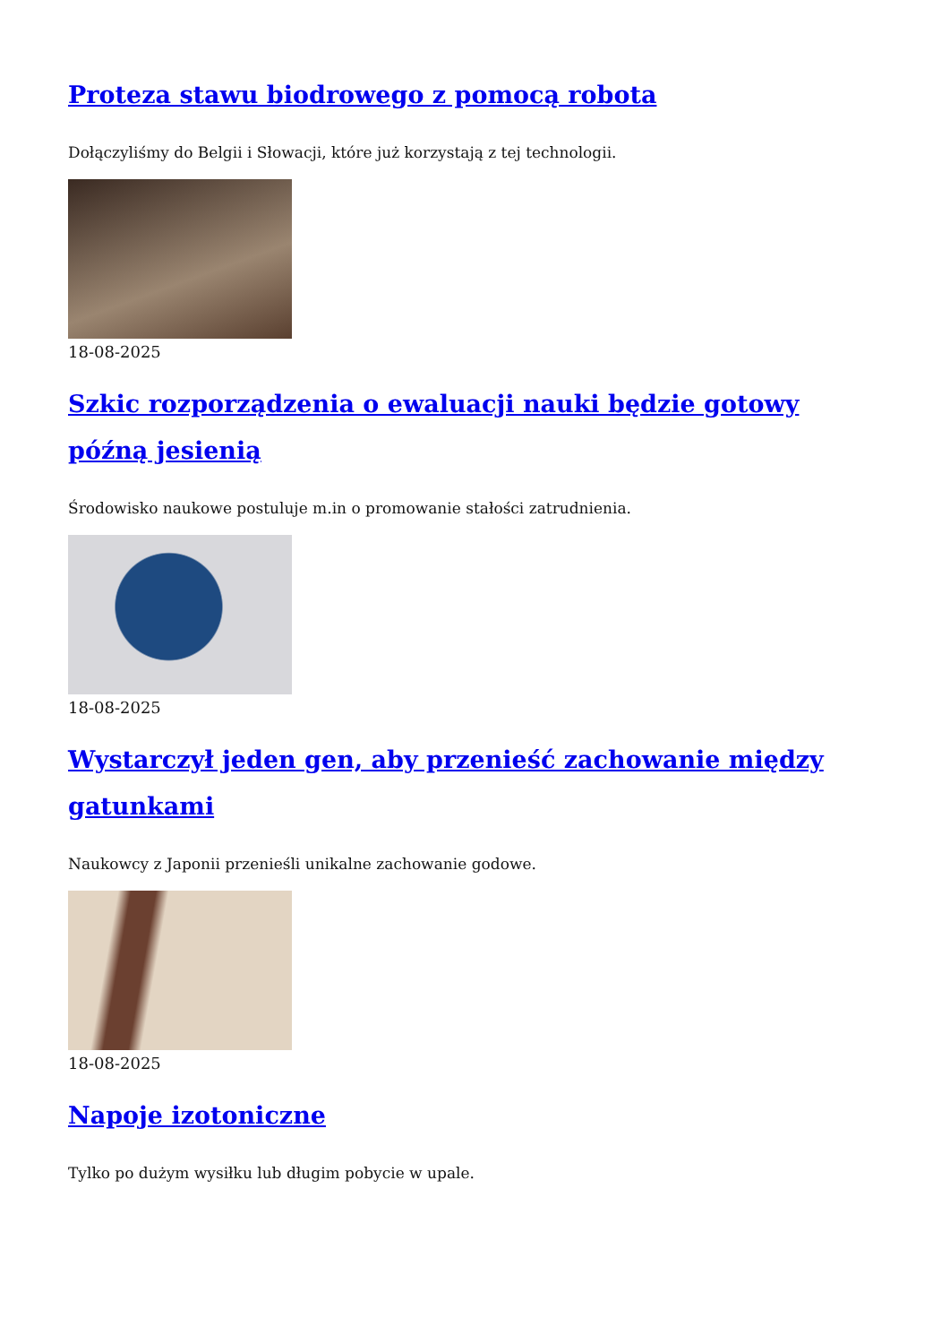Proteza stawu biodrowego z pomocą robota
Dołączyliśmy do Belgii i Słowacji, które już korzystają z tej technologii.
18-08-2025
Szkic rozporządzenia o ewaluacji nauki będzie gotowy późną jesienią
Środowisko naukowe postuluje m.in o promowanie stałości zatrudnienia.
18-08-2025
Wystarczył jeden gen, aby przenieść zachowanie między gatunkami
Naukowcy z Japonii przenieśli unikalne zachowanie godowe.
18-08-2025
Napoje izotoniczne
Tylko po dużym wysiłku lub długim pobycie w upale.